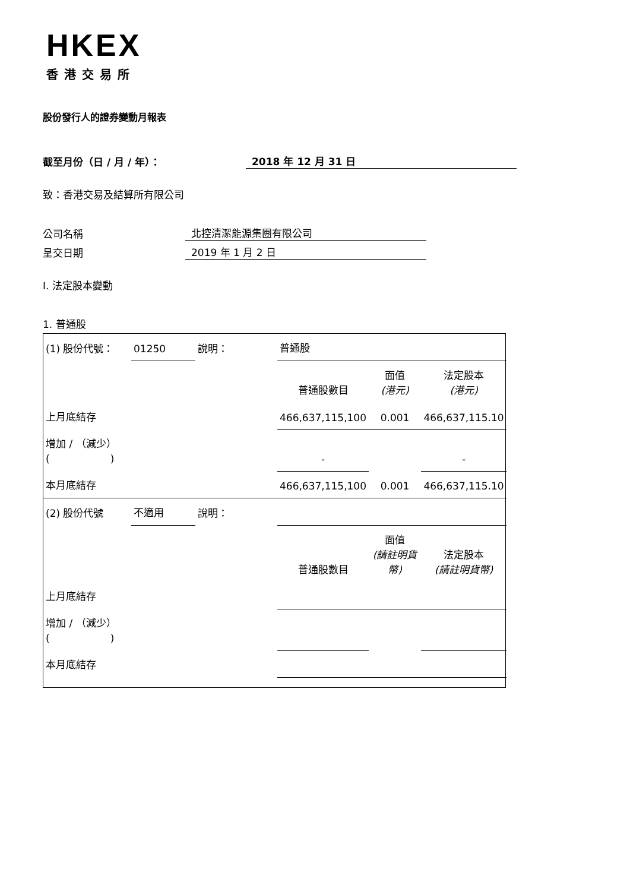HKEX
香港交易所
股份發行人的證券變動月報表
截至月份（日 / 月 / 年）： 2018 年 12 月 31 日
致：香港交易及結算所有限公司
公司名稱 北控清潔能源集團有限公司
呈交日期 2019 年 1 月 2 日
I. 法定股本變動
1. 普通股
| (1) 股份代號： | 01250 | 說明： | 普通股 | | |
| | | | 普通股數目 | 面值 (港元) | 法定股本 (港元) |
| 上月底結存 | | | 466,637,115,100 | 0.001 | 466,637,115.10 |
| 增加 / （減少） ( ) | | | - | | - |
| 本月底結存 | | | 466,637,115,100 | 0.001 | 466,637,115.10 |
| (2) 股份代號 | 不適用 | 說明： | | | |
| | | | 普通股數目 | 面值 (請註明貨幣) | 法定股本 (請註明貨幣) |
| 上月底結存 | | | | | |
| 增加 / （減少） ( ) | | | | | |
| 本月底結存 | | | | | |